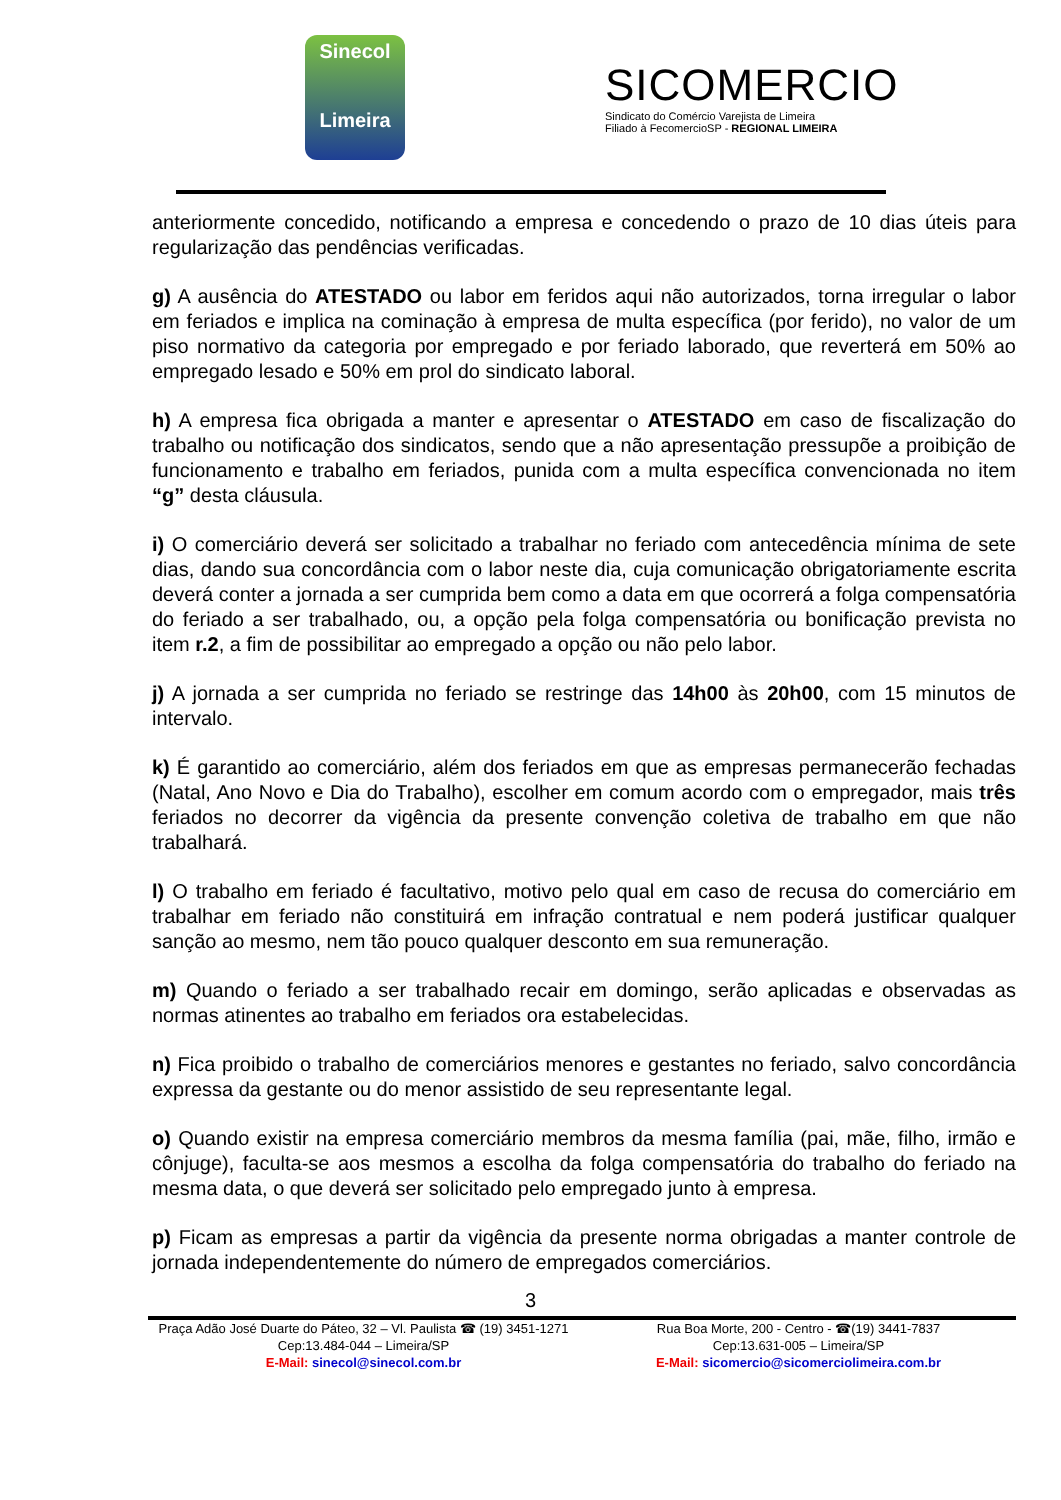Sinecol
Limeira
SICOMERCIO
Sindicato do Comércio Varejista de Limeira
Filiado à FecomercioSP - REGIONAL LIMEIRA
anteriormente concedido, notificando a empresa e concedendo o prazo de 10 dias úteis para regularização das pendências verificadas.
g) A ausência do ATESTADO ou labor em feridos aqui não autorizados, torna irregular o labor em feriados e implica na cominação à empresa de multa específica (por ferido), no valor de um piso normativo da categoria por empregado e por feriado laborado, que reverterá em 50% ao empregado lesado e 50% em prol do sindicato laboral.
h) A empresa fica obrigada a manter e apresentar o ATESTADO em caso de fiscalização do trabalho ou notificação dos sindicatos, sendo que a não apresentação pressupõe a proibição de funcionamento e trabalho em feriados, punida com a multa específica convencionada no item “g” desta cláusula.
i) O comerciário deverá ser solicitado a trabalhar no feriado com antecedência mínima de sete dias, dando sua concordância com o labor neste dia, cuja comunicação obrigatoriamente escrita deverá conter a jornada a ser cumprida bem como a data em que ocorrerá a folga compensatória do feriado a ser trabalhado, ou, a opção pela folga compensatória ou bonificação prevista no item r.2, a fim de possibilitar ao empregado a opção ou não pelo labor.
j) A jornada a ser cumprida no feriado se restringe das 14h00 às 20h00, com 15 minutos de intervalo.
k) É garantido ao comerciário, além dos feriados em que as empresas permanecerão fechadas (Natal, Ano Novo e Dia do Trabalho), escolher em comum acordo com o empregador, mais três feriados no decorrer da vigência da presente convenção coletiva de trabalho em que não trabalhará.
l) O trabalho em feriado é facultativo, motivo pelo qual em caso de recusa do comerciário em trabalhar em feriado não constituirá em infração contratual e nem poderá justificar qualquer sanção ao mesmo, nem tão pouco qualquer desconto em sua remuneração.
m) Quando o feriado a ser trabalhado recair em domingo, serão aplicadas e observadas as normas atinentes ao trabalho em feriados ora estabelecidas.
n) Fica proibido o trabalho de comerciários menores e gestantes no feriado, salvo concordância expressa da gestante ou do menor assistido de seu representante legal.
o) Quando existir na empresa comerciário membros da mesma família (pai, mãe, filho, irmão e cônjuge), faculta-se aos mesmos a escolha da folga compensatória do trabalho do feriado na mesma data, o que deverá ser solicitado pelo empregado junto à empresa.
p) Ficam as empresas a partir da vigência da presente norma obrigadas a manter controle de jornada independentemente do número de empregados comerciários.
3
Praça Adão José Duarte do Páteo, 32 – Vl. Paulista ☎ (19) 3451-1271
Cep:13.484-044 – Limeira/SP
E-Mail: sinecol@sinecol.com.br
Rua Boa Morte, 200 - Centro - ☎(19) 3441-7837
Cep:13.631-005 – Limeira/SP
E-Mail: sicomercio@sicomerciolimeira.com.br